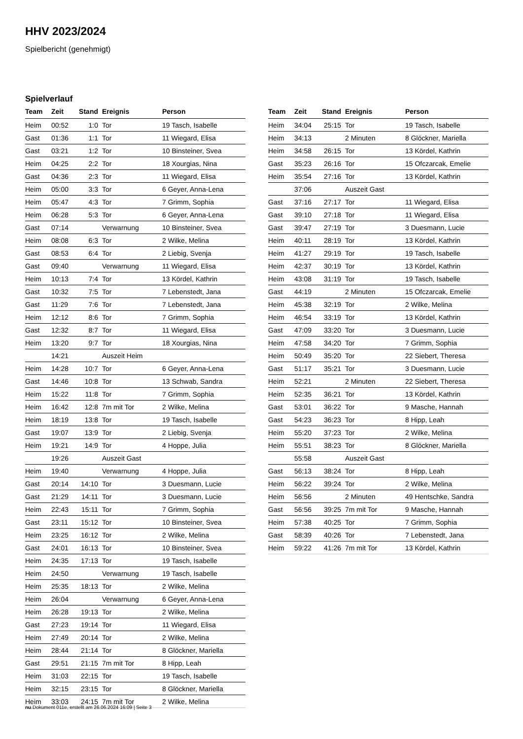HHV 2023/2024
Spielbericht (genehmigt)
Spielverlauf
| Team | Zeit | Stand | Ereignis | Person |
| --- | --- | --- | --- | --- |
| Heim | 00:52 | 1:0 | Tor | 19 Tasch, Isabelle |
| Gast | 01:36 | 1:1 | Tor | 11 Wiegard, Elisa |
| Gast | 03:21 | 1:2 | Tor | 10 Binsteiner, Svea |
| Heim | 04:25 | 2:2 | Tor | 18 Xourgias, Nina |
| Gast | 04:36 | 2:3 | Tor | 11 Wiegard, Elisa |
| Heim | 05:00 | 3:3 | Tor | 6 Geyer, Anna-Lena |
| Heim | 05:47 | 4:3 | Tor | 7 Grimm, Sophia |
| Heim | 06:28 | 5:3 | Tor | 6 Geyer, Anna-Lena |
| Gast | 07:14 | | Verwarnung | 10 Binsteiner, Svea |
| Heim | 08:08 | 6:3 | Tor | 2 Wilke, Melina |
| Gast | 08:53 | 6:4 | Tor | 2 Liebig, Svenja |
| Gast | 09:40 | | Verwarnung | 11 Wiegard, Elisa |
| Heim | 10:13 | 7:4 | Tor | 13 Kördel, Kathrin |
| Gast | 10:32 | 7:5 | Tor | 7 Lebenstedt, Jana |
| Gast | 11:29 | 7:6 | Tor | 7 Lebenstedt, Jana |
| Heim | 12:12 | 8:6 | Tor | 7 Grimm, Sophia |
| Gast | 12:32 | 8:7 | Tor | 11 Wiegard, Elisa |
| Heim | 13:20 | 9:7 | Tor | 18 Xourgias, Nina |
| | 14:21 | | Auszeit Heim | |
| Heim | 14:28 | 10:7 | Tor | 6 Geyer, Anna-Lena |
| Gast | 14:46 | 10:8 | Tor | 13 Schwab, Sandra |
| Heim | 15:22 | 11:8 | Tor | 7 Grimm, Sophia |
| Heim | 16:42 | 12:8 | 7m mit Tor | 2 Wilke, Melina |
| Heim | 18:19 | 13:8 | Tor | 19 Tasch, Isabelle |
| Gast | 19:07 | 13:9 | Tor | 2 Liebig, Svenja |
| Heim | 19:21 | 14:9 | Tor | 4 Hoppe, Julia |
| | 19:26 | | Auszeit Gast | |
| Heim | 19:40 | | Verwarnung | 4 Hoppe, Julia |
| Gast | 20:14 | 14:10 | Tor | 3 Duesmann, Lucie |
| Gast | 21:29 | 14:11 | Tor | 3 Duesmann, Lucie |
| Heim | 22:43 | 15:11 | Tor | 7 Grimm, Sophia |
| Gast | 23:11 | 15:12 | Tor | 10 Binsteiner, Svea |
| Heim | 23:25 | 16:12 | Tor | 2 Wilke, Melina |
| Gast | 24:01 | 16:13 | Tor | 10 Binsteiner, Svea |
| Heim | 24:35 | 17:13 | Tor | 19 Tasch, Isabelle |
| Heim | 24:50 | | Verwarnung | 19 Tasch, Isabelle |
| Heim | 25:35 | 18:13 | Tor | 2 Wilke, Melina |
| Heim | 26:04 | | Verwarnung | 6 Geyer, Anna-Lena |
| Heim | 26:28 | 19:13 | Tor | 2 Wilke, Melina |
| Gast | 27:23 | 19:14 | Tor | 11 Wiegard, Elisa |
| Heim | 27:49 | 20:14 | Tor | 2 Wilke, Melina |
| Heim | 28:44 | 21:14 | Tor | 8 Glöckner, Mariella |
| Gast | 29:51 | 21:15 | 7m mit Tor | 8 Hipp, Leah |
| Heim | 31:03 | 22:15 | Tor | 19 Tasch, Isabelle |
| Heim | 32:15 | 23:15 | Tor | 8 Glöckner, Mariella |
| Heim | 33:03 | 24:15 | 7m mit Tor | 2 Wilke, Melina |
| Team | Zeit | Stand | Ereignis | Person |
| --- | --- | --- | --- | --- |
| Heim | 34:04 | 25:15 | Tor | 19 Tasch, Isabelle |
| Heim | 34:13 | | 2 Minuten | 8 Glöckner, Mariella |
| Heim | 34:58 | 26:15 | Tor | 13 Kördel, Kathrin |
| Gast | 35:23 | 26:16 | Tor | 15 Ofczarcak, Emelie |
| Heim | 35:54 | 27:16 | Tor | 13 Kördel, Kathrin |
| | 37:06 | | Auszeit Gast | |
| Gast | 37:16 | 27:17 | Tor | 11 Wiegard, Elisa |
| Gast | 39:10 | 27:18 | Tor | 11 Wiegard, Elisa |
| Gast | 39:47 | 27:19 | Tor | 3 Duesmann, Lucie |
| Heim | 40:11 | 28:19 | Tor | 13 Kördel, Kathrin |
| Heim | 41:27 | 29:19 | Tor | 19 Tasch, Isabelle |
| Heim | 42:37 | 30:19 | Tor | 13 Kördel, Kathrin |
| Heim | 43:08 | 31:19 | Tor | 19 Tasch, Isabelle |
| Gast | 44:19 | | 2 Minuten | 15 Ofczarcak, Emelie |
| Heim | 45:38 | 32:19 | Tor | 2 Wilke, Melina |
| Heim | 46:54 | 33:19 | Tor | 13 Kördel, Kathrin |
| Gast | 47:09 | 33:20 | Tor | 3 Duesmann, Lucie |
| Heim | 47:58 | 34:20 | Tor | 7 Grimm, Sophia |
| Heim | 50:49 | 35:20 | Tor | 22 Siebert, Theresa |
| Gast | 51:17 | 35:21 | Tor | 3 Duesmann, Lucie |
| Heim | 52:21 | | 2 Minuten | 22 Siebert, Theresa |
| Heim | 52:35 | 36:21 | Tor | 13 Kördel, Kathrin |
| Gast | 53:01 | 36:22 | Tor | 9 Masche, Hannah |
| Gast | 54:23 | 36:23 | Tor | 8 Hipp, Leah |
| Heim | 55:20 | 37:23 | Tor | 2 Wilke, Melina |
| Heim | 55:51 | 38:23 | Tor | 8 Glöckner, Mariella |
| | 55:58 | | Auszeit Gast | |
| Gast | 56:13 | 38:24 | Tor | 8 Hipp, Leah |
| Heim | 56:22 | 39:24 | Tor | 2 Wilke, Melina |
| Heim | 56:56 | | 2 Minuten | 49 Hentschke, Sandra |
| Gast | 56:56 | 39:25 | 7m mit Tor | 9 Masche, Hannah |
| Heim | 57:38 | 40:25 | Tor | 7 Grimm, Sophia |
| Gast | 58:39 | 40:26 | Tor | 7 Lebenstedt, Jana |
| Heim | 59:22 | 41:26 | 7m mit Tor | 13 Kördel, Kathrin |
nu.Dokument 011e, erstellt am 26.06.2024 16:09 | Seite 3